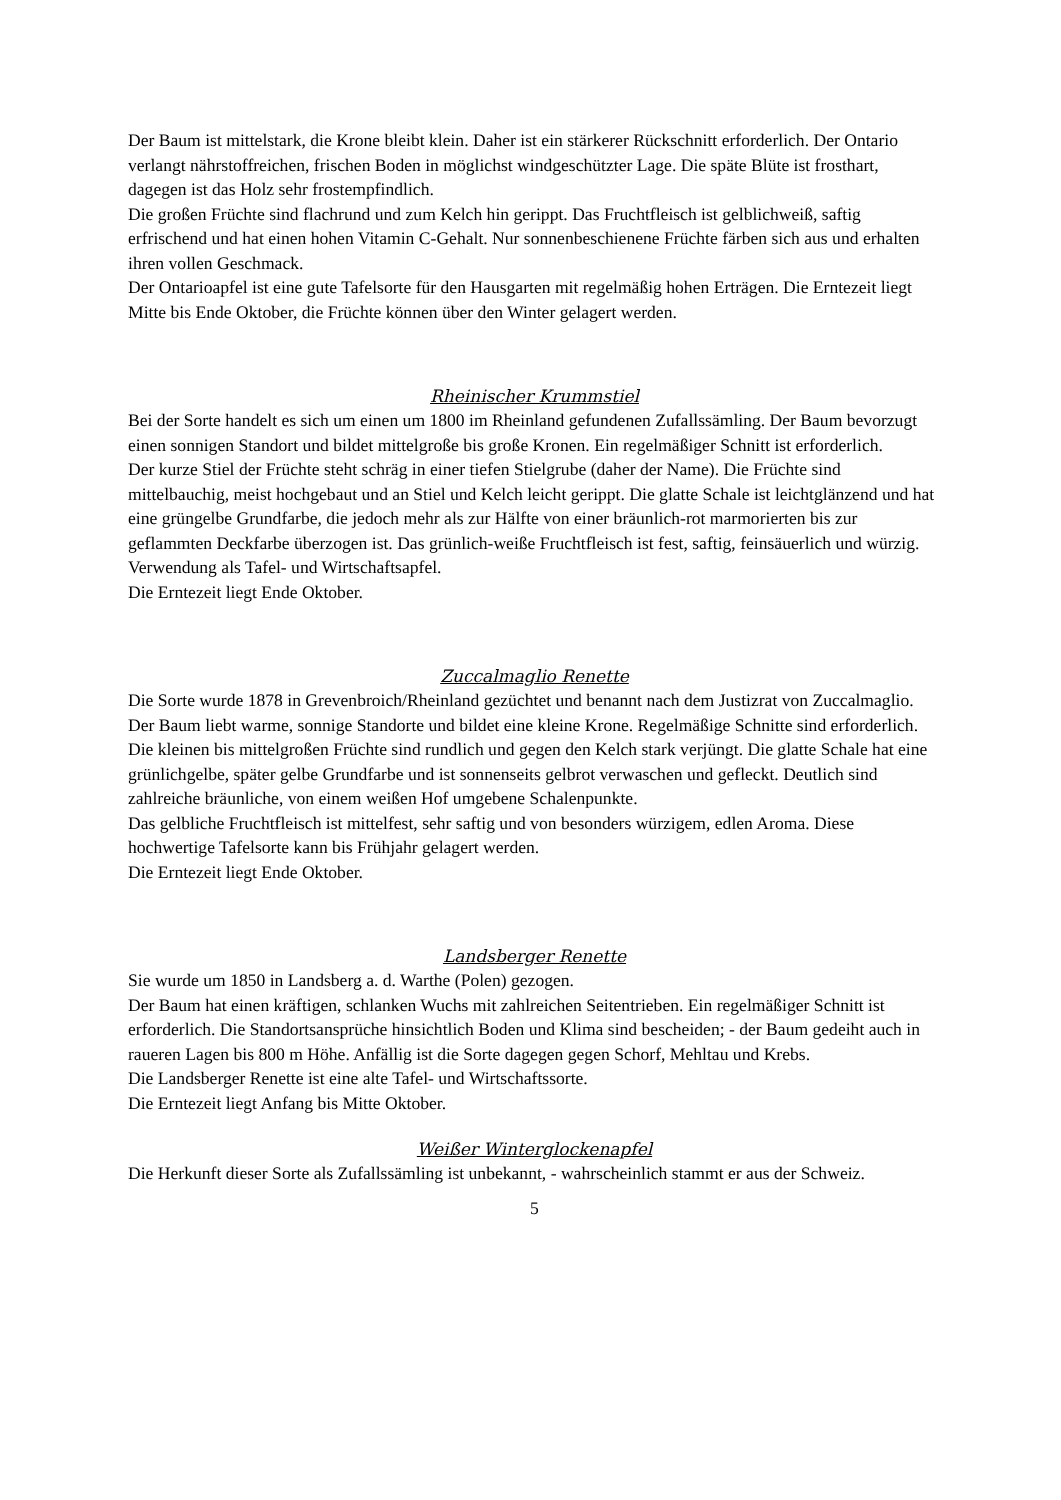Der Baum ist mittelstark, die Krone bleibt klein. Daher ist ein stärkerer Rückschnitt erforderlich. Der Ontario verlangt nährstoffreichen, frischen Boden in möglichst windgeschützter Lage. Die späte Blüte ist frosthart, dagegen ist das Holz sehr frostempfindlich.
Die großen Früchte sind flachrund und zum Kelch hin gerippt. Das Fruchtfleisch ist gelblichweiß, saftig erfrischend und hat einen hohen Vitamin C-Gehalt. Nur sonnenbeschienene Früchte färben sich aus und erhalten ihren vollen Geschmack.
Der Ontarioapfel ist eine gute Tafelsorte für den Hausgarten mit regelmäßig hohen Erträgen. Die Erntezeit liegt Mitte bis Ende Oktober, die Früchte können über den Winter gelagert werden.
Rheinischer Krummstiel
Bei der Sorte handelt es sich um einen um 1800 im Rheinland gefundenen Zufallssämling. Der Baum bevorzugt einen sonnigen Standort und bildet mittelgroße bis große Kronen. Ein regelmäßiger Schnitt ist erforderlich.
Der kurze Stiel der Früchte steht schräg in einer tiefen Stielgrube (daher der Name). Die Früchte sind mittelbauchig, meist hochgebaut und an Stiel und Kelch leicht gerippt. Die glatte Schale ist leichtglänzend und hat eine grüngelbe Grundfarbe, die jedoch mehr als zur Hälfte von einer bräunlich-rot marmorierten bis zur geflammten Deckfarbe überzogen ist. Das grünlich-weiße Fruchtfleisch ist fest, saftig, feinsäuerlich und würzig. Verwendung als Tafel- und Wirtschaftsapfel.
Die Erntezeit liegt Ende Oktober.
Zuccalmaglio Renette
Die Sorte wurde 1878 in Grevenbroich/Rheinland gezüchtet und benannt nach dem Justizrat von Zuccalmaglio.
Der Baum liebt warme, sonnige Standorte und bildet eine kleine Krone. Regelmäßige Schnitte sind erforderlich.
Die kleinen bis mittelgroßen Früchte sind rundlich und gegen den Kelch stark verjüngt. Die glatte Schale hat eine grünlichgelbe, später gelbe Grundfarbe und ist sonnenseits gelbrot verwaschen und gefleckt. Deutlich sind zahlreiche bräunliche, von einem weißen Hof umgebene Schalenpunkte.
Das gelbliche Fruchtfleisch ist mittelfest, sehr saftig und von besonders würzigem, edlen Aroma. Diese hochwertige Tafelsorte kann bis Frühjahr gelagert werden.
Die Erntezeit liegt Ende Oktober.
Landsberger Renette
Sie wurde um 1850 in Landsberg a. d. Warthe (Polen) gezogen.
Der Baum hat einen kräftigen, schlanken Wuchs mit zahlreichen Seitentrieben. Ein regelmäßiger Schnitt ist erforderlich. Die Standortsansprüche hinsichtlich Boden und Klima sind bescheiden; - der Baum gedeiht auch in raueren Lagen bis 800 m Höhe. Anfällig ist die Sorte dagegen gegen Schorf, Mehltau und Krebs.
Die Landsberger Renette ist eine alte Tafel- und Wirtschaftssorte.
Die Erntezeit liegt Anfang bis Mitte Oktober.
Weißer Winterglockenapfel
Die Herkunft dieser Sorte als Zufallssämling ist unbekannt, - wahrscheinlich stammt er aus der Schweiz.
5